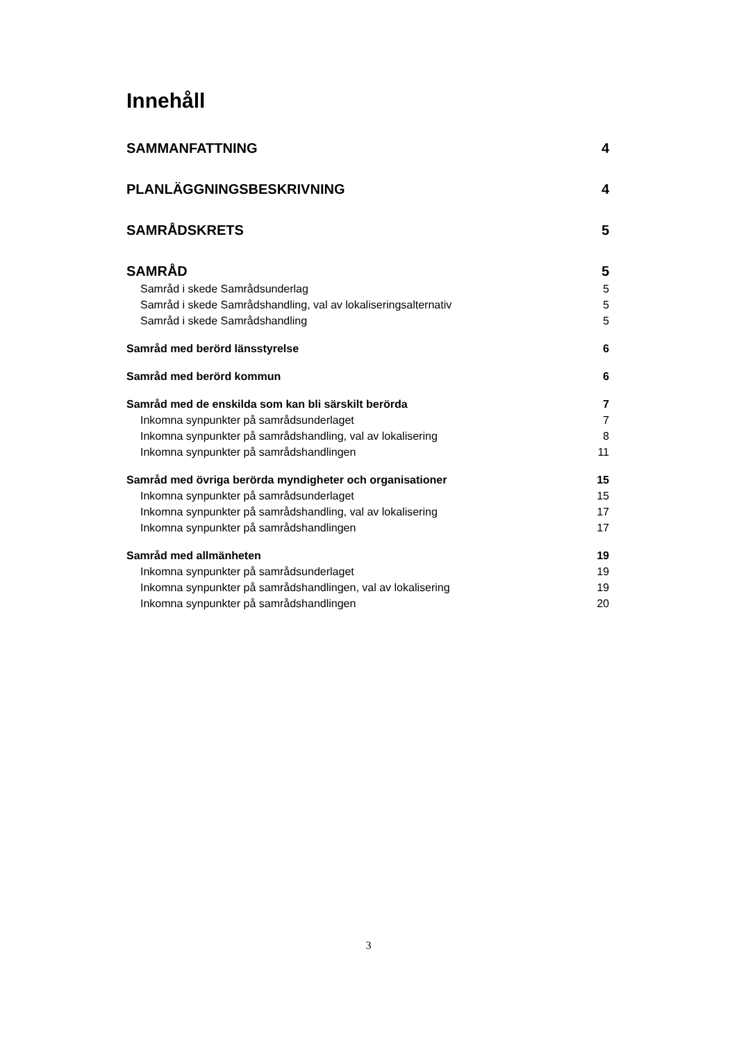Innehåll
SAMMANFATTNING 4
PLANLÄGGNINGSBESKRIVNING 4
SAMRÅDSKRETS 5
SAMRÅD 5
Samråd i skede Samrådsunderlag 5
Samråd i skede Samrådshandling, val av lokaliseringsalternativ 5
Samråd i skede Samrådshandling 5
Samråd med berörd länsstyrelse 6
Samråd med berörd kommun 6
Samråd med de enskilda som kan bli särskilt berörda 7
Inkomna synpunkter på samrådsunderlaget 7
Inkomna synpunkter på samrådshandling, val av lokalisering 8
Inkomna synpunkter på samrådshandlingen 11
Samråd med övriga berörda myndigheter och organisationer 15
Inkomna synpunkter på samrådsunderlaget 15
Inkomna synpunkter på samrådshandling, val av lokalisering 17
Inkomna synpunkter på samrådshandlingen 17
Samråd med allmänheten 19
Inkomna synpunkter på samrådsunderlaget 19
Inkomna synpunkter på samrådshandlingen, val av lokalisering 19
Inkomna synpunkter på samrådshandlingen 20
3